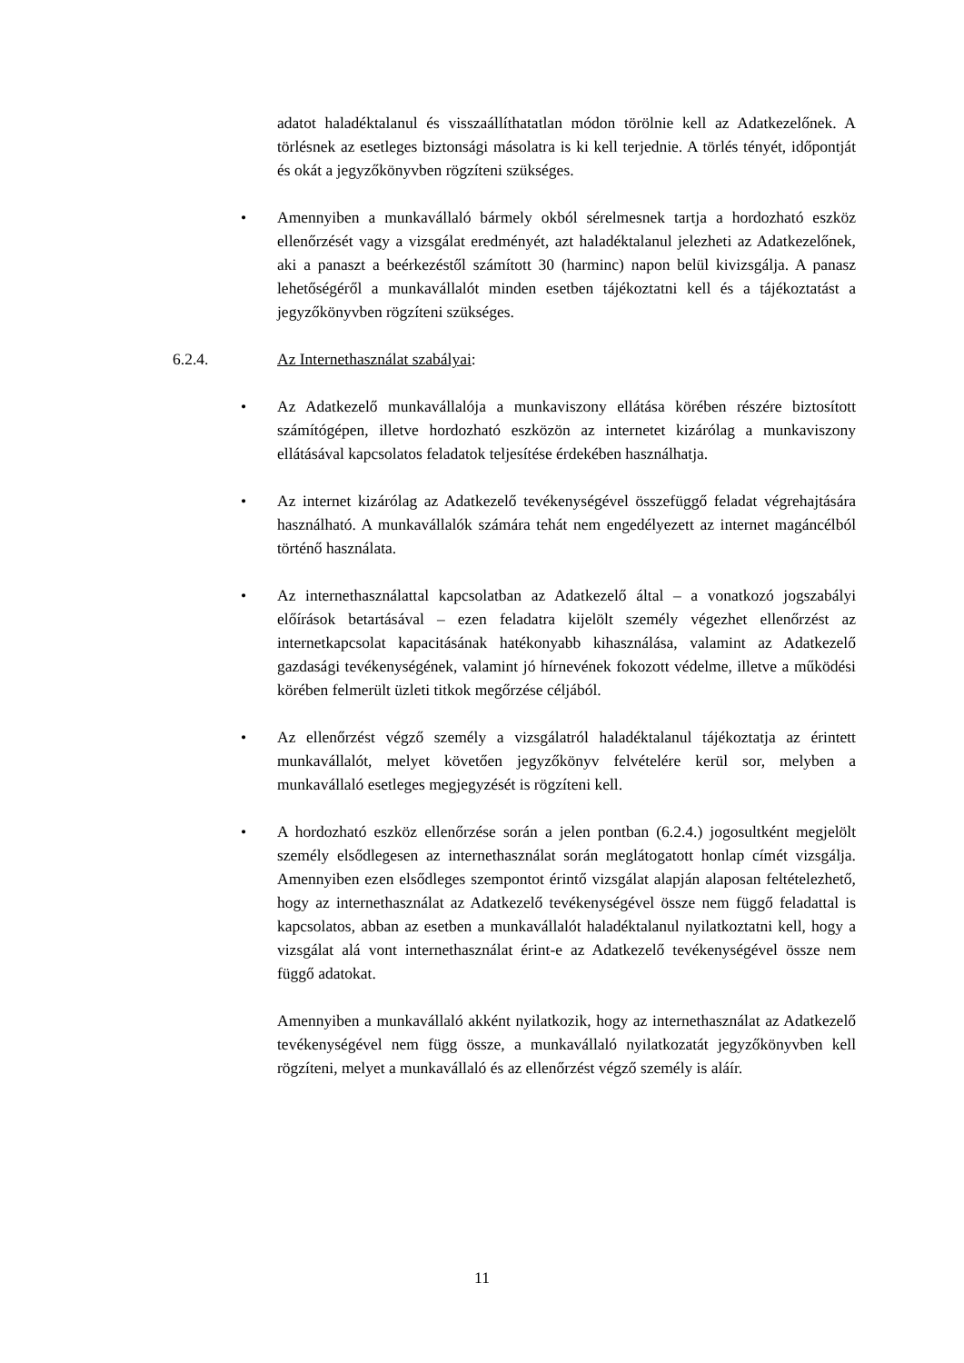adatot haladéktalanul és visszaállíthatatlan módon törölnie kell az Adatkezelőnek. A törlésnek az esetleges biztonsági másolatra is ki kell terjednie. A törlés tényét, időpontját és okát a jegyzőkönyvben rögzíteni szükséges.
• Amennyiben a munkavállaló bármely okból sérelmesnek tartja a hordozható eszköz ellenőrzését vagy a vizsgálat eredményét, azt haladéktalanul jelezheti az Adatkezelőnek, aki a panaszt a beérkezéstől számított 30 (harminc) napon belül kivizsgálja. A panasz lehetőségéről a munkavállalót minden esetben tájékoztatni kell és a tájékoztatást a jegyzőkönyvben rögzíteni szükséges.
6.2.4. Az Internethasználat szabályai:
• Az Adatkezelő munkavállalója a munkaviszony ellátása körében részére biztosított számítógépen, illetve hordozható eszközön az internetet kizárólag a munkaviszony ellátásával kapcsolatos feladatok teljesítése érdekében használhatja.
• Az internet kizárólag az Adatkezelő tevékenységével összefüggő feladat végrehajtására használható. A munkavállalók számára tehát nem engedélyezett az internet magáncélból történő használata.
• Az internethasználattal kapcsolatban az Adatkezelő által – a vonatkozó jogszabályi előírások betartásával – ezen feladatra kijelölt személy végezhet ellenőrzést az internetkapcsolat kapacitásának hatékonyabb kihasználása, valamint az Adatkezelő gazdasági tevékenységének, valamint jó hírnevének fokozott védelme, illetve a működési körében felmerült üzleti titkok megőrzése céljából.
• Az ellenőrzést végző személy a vizsgálatról haladéktalanul tájékoztatja az érintett munkavállalót, melyet követően jegyzőkönyv felvételére kerül sor, melyben a munkavállaló esetleges megjegyzését is rögzíteni kell.
• A hordozható eszköz ellenőrzése során a jelen pontban (6.2.4.) jogosultként megjelölt személy elsődlegesen az internethasználat során meglátogatott honlap címét vizsgálja. Amennyiben ezen elsődleges szempontot érintő vizsgálat alapján alaposan feltételezhető, hogy az internethasználat az Adatkezelő tevékenységével össze nem függő feladattal is kapcsolatos, abban az esetben a munkavállalót haladéktalanul nyilatkoztatni kell, hogy a vizsgálat alá vont internethasználat érint-e az Adatkezelő tevékenységével össze nem függő adatokat.
Amennyiben a munkavállaló akként nyilatkozik, hogy az internethasználat az Adatkezelő tevékenységével nem függ össze, a munkavállaló nyilatkozatát jegyzőkönyvben kell rögzíteni, melyet a munkavállaló és az ellenőrzést végző személy is aláír.
11